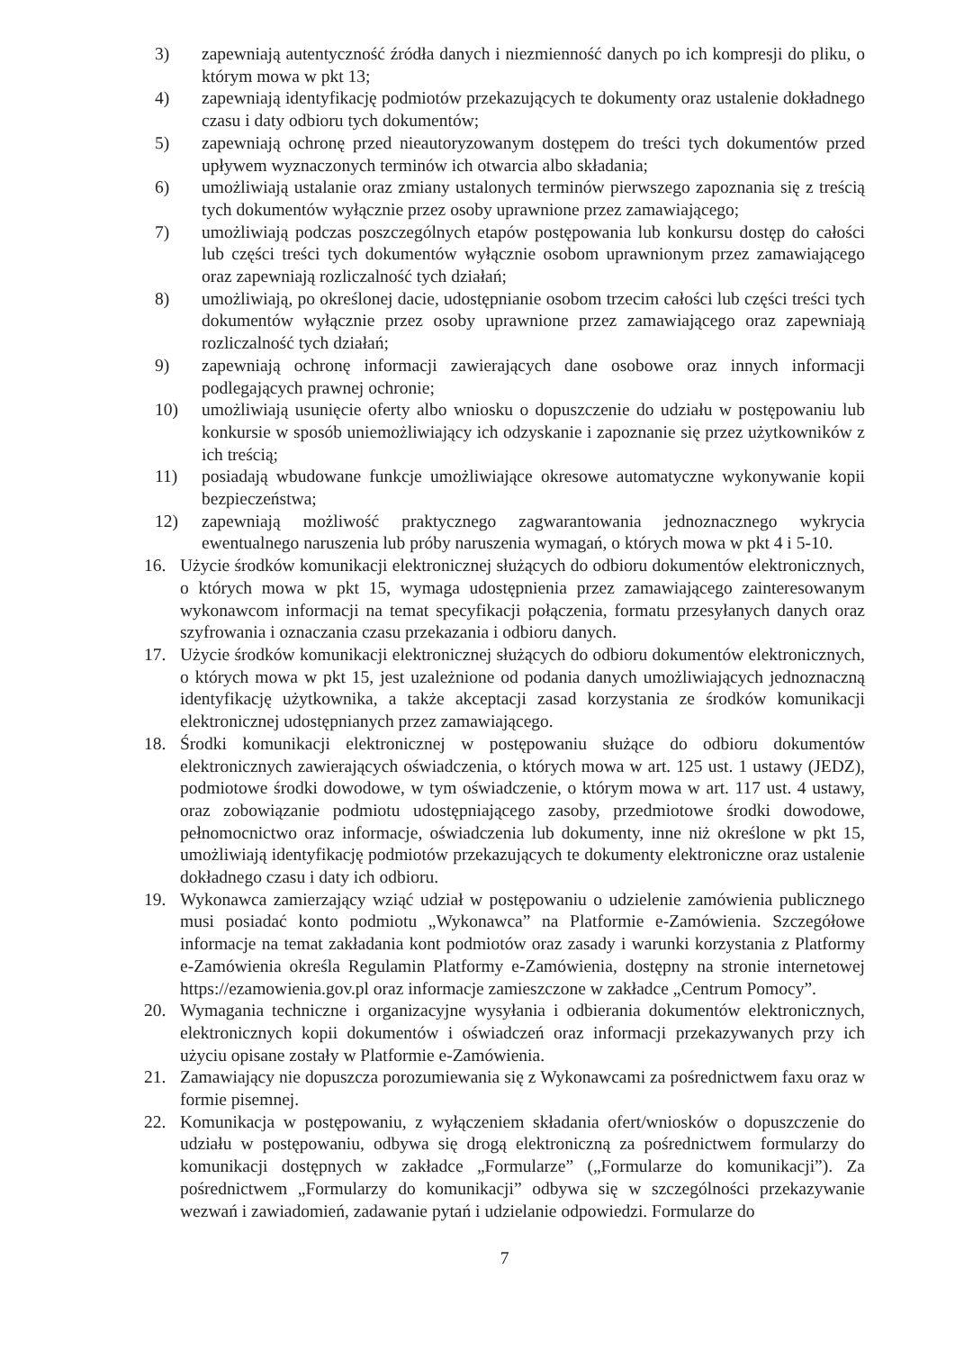3) zapewniają autentyczność źródła danych i niezmienność danych po ich kompresji do pliku, o którym mowa w pkt 13;
4) zapewniają identyfikację podmiotów przekazujących te dokumenty oraz ustalenie dokładnego czasu i daty odbioru tych dokumentów;
5) zapewniają ochronę przed nieautoryzowanym dostępem do treści tych dokumentów przed upływem wyznaczonych terminów ich otwarcia albo składania;
6) umożliwiają ustalanie oraz zmiany ustalonych terminów pierwszego zapoznania się z treścią tych dokumentów wyłącznie przez osoby uprawnione przez zamawiającego;
7) umożliwiają podczas poszczególnych etapów postępowania lub konkursu dostęp do całości lub części treści tych dokumentów wyłącznie osobom uprawnionym przez zamawiającego oraz zapewniają rozliczalność tych działań;
8) umożliwiają, po określonej dacie, udostępnianie osobom trzecim całości lub części treści tych dokumentów wyłącznie przez osoby uprawnione przez zamawiającego oraz zapewniają rozliczalność tych działań;
9) zapewniają ochronę informacji zawierających dane osobowe oraz innych informacji podlegających prawnej ochronie;
10) umożliwiają usunięcie oferty albo wniosku o dopuszczenie do udziału w postępowaniu lub konkursie w sposób uniemożliwiający ich odzyskanie i zapoznanie się przez użytkowników z ich treścią;
11) posiadają wbudowane funkcje umożliwiające okresowe automatyczne wykonywanie kopii bezpieczeństwa;
12) zapewniają możliwość praktycznego zagwarantowania jednoznacznego wykrycia ewentualnego naruszenia lub próby naruszenia wymagań, o których mowa w pkt 4 i 5-10.
16. Użycie środków komunikacji elektronicznej służących do odbioru dokumentów elektronicznych, o których mowa w pkt 15, wymaga udostępnienia przez zamawiającego zainteresowanym wykonawcom informacji na temat specyfikacji połączenia, formatu przesyłanych danych oraz szyfrowania i oznaczania czasu przekazania i odbioru danych.
17. Użycie środków komunikacji elektronicznej służących do odbioru dokumentów elektronicznych, o których mowa w pkt 15, jest uzależnione od podania danych umożliwiających jednoznaczną identyfikację użytkownika, a także akceptacji zasad korzystania ze środków komunikacji elektronicznej udostępnianych przez zamawiającego.
18. Środki komunikacji elektronicznej w postępowaniu służące do odbioru dokumentów elektronicznych zawierających oświadczenia, o których mowa w art. 125 ust. 1 ustawy (JEDZ), podmiotowe środki dowodowe, w tym oświadczenie, o którym mowa w art. 117 ust. 4 ustawy, oraz zobowiązanie podmiotu udostępniającego zasoby, przedmiotowe środki dowodowe, pełnomocnictwo oraz informacje, oświadczenia lub dokumenty, inne niż określone w pkt 15, umożliwiają identyfikację podmiotów przekazujących te dokumenty elektroniczne oraz ustalenie dokładnego czasu i daty ich odbioru.
19. Wykonawca zamierzający wziąć udział w postępowaniu o udzielenie zamówienia publicznego musi posiadać konto podmiotu „Wykonawca” na Platformie e-Zamówienia. Szczegółowe informacje na temat zakładania kont podmiotów oraz zasady i warunki korzystania z Platformy e-Zamówienia określa Regulamin Platformy e-Zamówienia, dostępny na stronie internetowej https://ezamowienia.gov.pl oraz informacje zamieszczone w zakładce „Centrum Pomocy”.
20. Wymagania techniczne i organizacyjne wysyłania i odbierania dokumentów elektronicznych, elektronicznych kopii dokumentów i oświadczeń oraz informacji przekazywanych przy ich użyciu opisane zostały w Platformie e-Zamówienia.
21. Zamawiający nie dopuszcza porozumiewania się z Wykonawcami za pośrednictwem faxu oraz w formie pisemnej.
22. Komunikacja w postępowaniu, z wyłączeniem składania ofert/wniosków o dopuszczenie do udziału w postępowaniu, odbywa się drogą elektroniczną za pośrednictwem formularzy do komunikacji dostępnych w zakładce „Formularze” („Formularze do komunikacji”). Za pośrednictwem „Formularzy do komunikacji” odbywa się w szczególności przekazywanie wezwań i zawiadomień, zadawanie pytań i udzielanie odpowiedzi. Formularze do
7